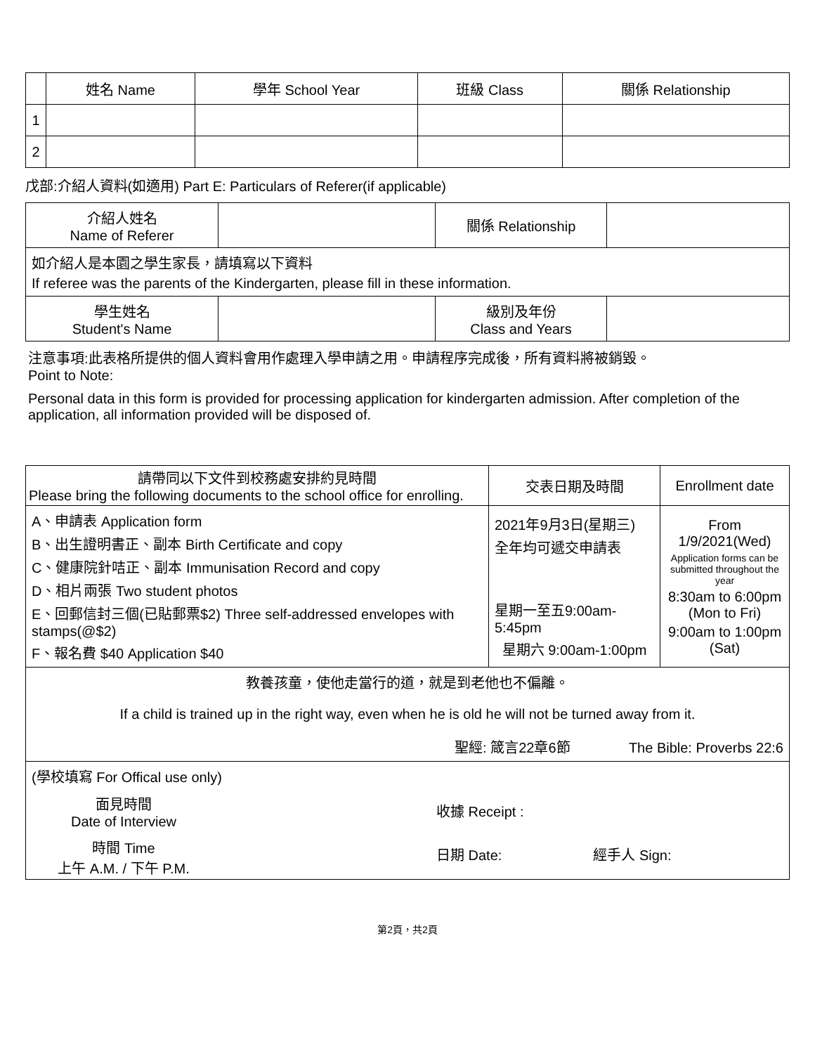| | 姓名 Name | 學年 School Year | 班級 Class | 關係 Relationship |
| --- | --- | --- | --- | --- |
| 1 | | | | |
| 2 | | | | |
戊部:介紹人資料(如適用) Part E: Particulars of Referer(if applicable)
| 介紹人姓名 Name of Referer | | 關係 Relationship | |
| 如介紹人是本園之學生家長，請填寫以下資料 If referee was the parents of the Kindergarten, please fill in these information. | | | |
| 學生姓名 Student's Name | | 級別及年份 Class and Years | |
注意事項:此表格所提供的個人資料會用作處理入學申請之用。申請程序完成後，所有資料將被銷毀。
Point to Note:
Personal data in this form is provided for processing application for kindergarten admission. After completion of the application, all information provided will be disposed of.
| 請帶同以下文件到校務處安排約見時間 Please bring the following documents to the school office for enrolling. | 交表日期及時間 | Enrollment date |
| A、申請表 Application form B、出生證明書正、副本 Birth Certificate and copy C、健康院針咭正、副本 Immunisation Record and copy D、相片兩張 Two student photos E、回郵信封三個(已貼郵票$2) Three self-addressed envelopes with stamps(@$2) F、報名費 $40 Application $40 | 2021年9月3日(星期三) 全年均可遞交申請表 星期一至五9:00am-5:45pm 星期六 9:00am-1:00pm | From 1/9/2021(Wed) Application forms can be submitted throughout the year 8:30am to 6:00pm (Mon to Fri) 9:00am to 1:00pm (Sat) |
| 教養孩童，使他走當行的道，就是到老他也不偏離。 If a child is trained up in the right way, even when he is old he will not be turned away from it. 聖經: 箴言22章6節 The Bible: Proverbs 22:6 | | |
| (學校填寫 For Offical use only) 面見時間 Date of Interview 收據 Receipt : 時間 Time 上午 A.M. / 下午 P.M. 日期 Date: 經手人 Sign: | | |
第2頁，共2頁